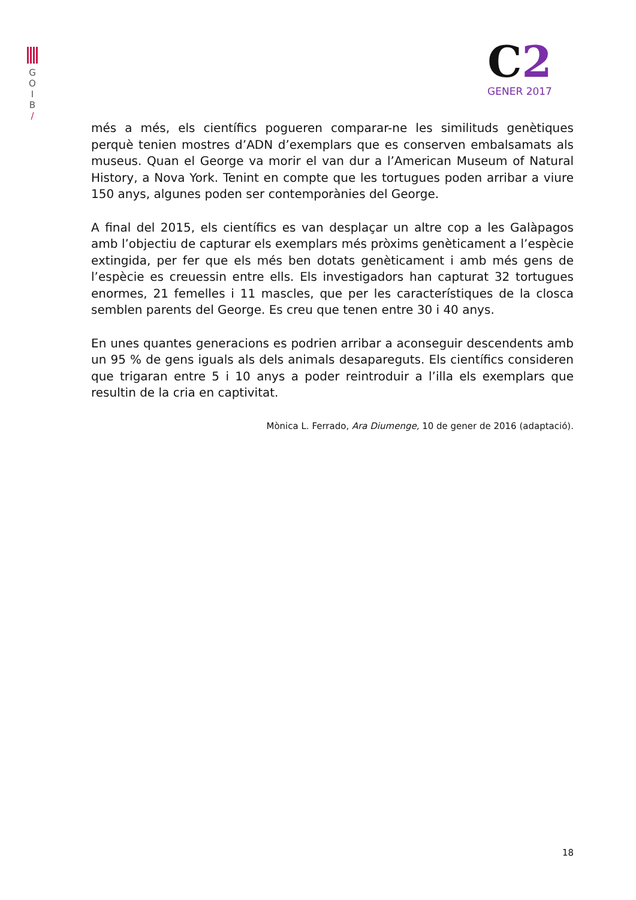G
O
I
B
/
C2
GENER 2017
més a més, els científics pogueren comparar-ne les similituds genètiques perquè tenien mostres d’ADN d’exemplars que es conserven embalsamats als museus. Quan el George va morir el van dur a l’American Museum of Natural History, a Nova York. Tenint en compte que les tortugues poden arribar a viure 150 anys, algunes poden ser contemporànies del George.
A final del 2015, els científics es van desplaçar un altre cop a les Galàpagos amb l’objectiu de capturar els exemplars més pròxims genèticament a l’espècie extingida, per fer que els més ben dotats genèticament i amb més gens de l’espècie es creuessin entre ells. Els investigadors han capturat 32 tortugues enormes, 21 femelles i 11 mascles, que per les característiques de la closca semblen parents del George. Es creu que tenen entre 30 i 40 anys.
En unes quantes generacions es podrien arribar a aconseguir descendents amb un 95 % de gens iguals als dels animals desapareguts. Els científics consideren que trigaran entre 5 i 10 anys a poder reintroduir a l’illa els exemplars que resultin de la cria en captivitat.
Mònica L. Ferrado, Ara Diumenge, 10 de gener de 2016 (adaptació).
18